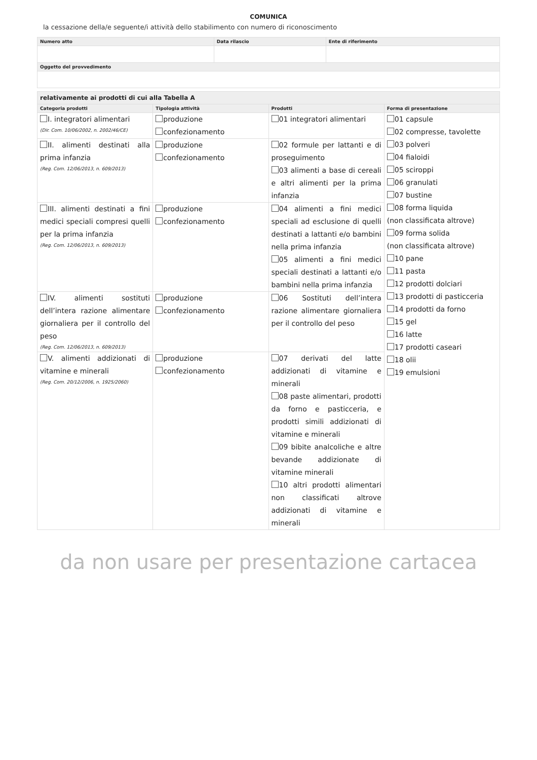COMUNICA
la cessazione della/e seguente/i attività dello stabilimento con numero di riconoscimento
| Numero atto | Data rilascio | Ente di riferimento |
| --- | --- | --- |
| Oggetto del provvedimento | | |
| relativamente ai prodotti di cui alla Tabella A | | | |
| --- | --- | --- | --- |
| Categoria prodotti | Tipologia attività | Prodotti | Forma di presentazione |
| I. integratori alimentari (Dir. Com. 10/06/2002, n. 2002/46/CE) | produzione confezionamento | 01 integratori alimentari | 01 capsule 02 compresse, tavolette 03 polveri 04 fialoidi 05 sciroppi 06 granulati 07 bustine 08 forma liquida (non classificata altrove) 09 forma solida (non classificata altrove) 10 pane 11 pasta 12 prodotti dolciari 13 prodotti di pasticceria 14 prodotti da forno 15 gel 16 latte 17 prodotti caseari 18 olii 19 emulsioni |
| II. alimenti destinati alla prima infanzia (Reg. Com. 12/06/2013, n. 609/2013) | produzione confezionamento | 02 formule per lattanti e di proseguimento 03 alimenti a base di cereali e altri alimenti per la prima infanzia | |
| III. alimenti destinati a fini medici speciali compresi quelli per la prima infanzia (Reg. Com. 12/06/2013, n. 609/2013) | produzione confezionamento | 04 alimenti a fini medici speciali ad esclusione di quelli destinati a lattanti e/o bambini nella prima infanzia 05 alimenti a fini medici speciali destinati a lattanti e/o bambini nella prima infanzia | |
| IV. alimenti sostituti dell’intera razione alimentare giornaliera per il controllo del peso (Reg. Com. 12/06/2013, n. 609/2013) | produzione confezionamento | 06 Sostituti dell’intera razione alimentare giornaliera per il controllo del peso | |
| V. alimenti addizionati di vitamine e minerali (Reg. Com. 20/12/2006, n. 1925/2060) | produzione confezionamento | 07 derivati del latte addizionati di vitamine e minerali 08 paste alimentari, prodotti da forno e pasticceria, e prodotti simili addizionati di vitamine e minerali 09 bibite analcoliche e altre bevande addizionate di vitamine minerali 10 altri prodotti alimentari non classificati altrove addizionati di vitamine e minerali | |
da non usare per presentazione cartacea